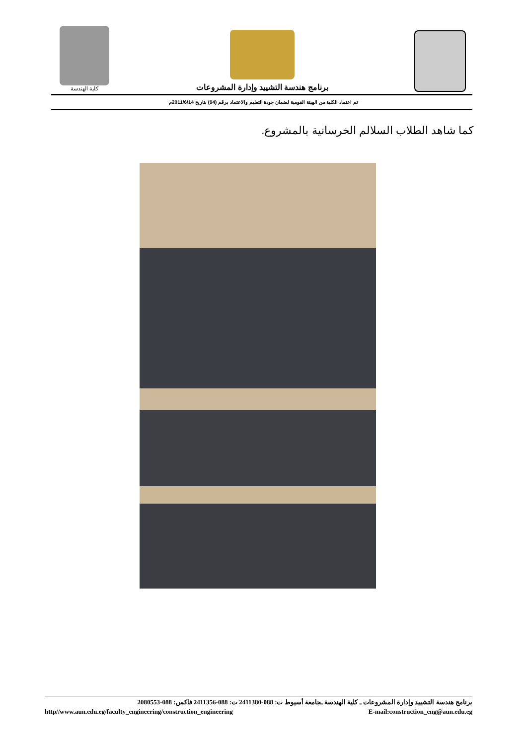كلية الهندسة
برنامج هندسة التشييد وإدارة المشروعات
تم اعتماد الكلية من الهيئة القومية لضمان جودة التعليم والاعتماد برقم (94) بتاريخ 2011/6/14م
كما شاهد الطلاب السلالم الخرسانية بالمشروع.
برنامج هندسة التشييد وإدارة المشروعات ـ كلية الهندسة ـجامعة أسيوط ت: 088-2411380 ت: 088-2411356 فاكس: 088-2080553
http//www.aun.edu.eg/faculty_engineering/construction_engineering E-mail:construction_eng@aun.edu.eg